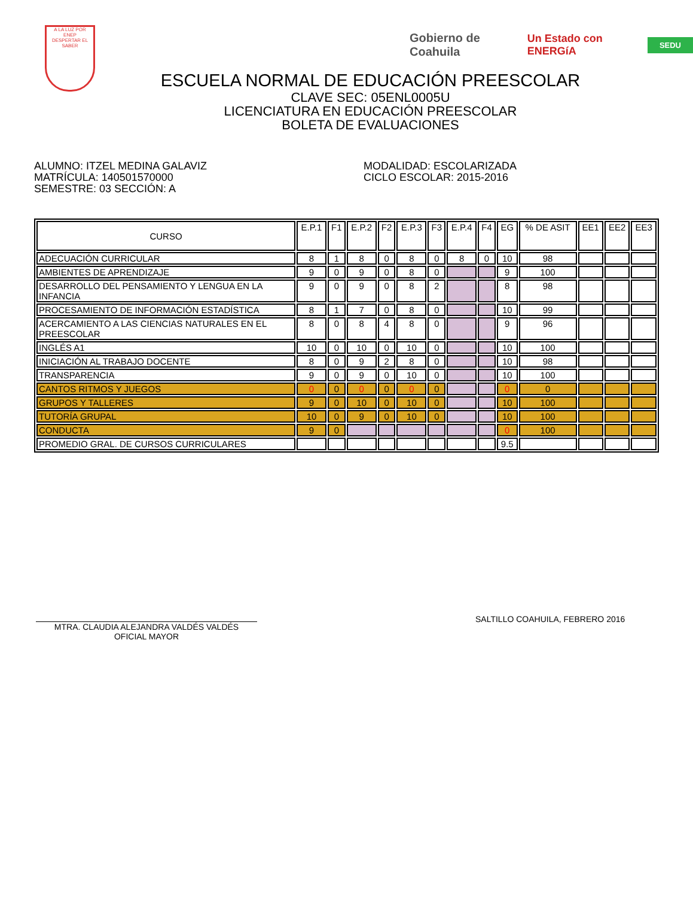A LA LUZ POR
ENEP
DESPERTAR EL SABER
Gobierno de Coahuila Un Estado con ENERGíA SEDU
ESCUELA NORMAL DE EDUCACIÓN PREESCOLAR
CLAVE SEC: 05ENL0005U
LICENCIATURA EN EDUCACIÓN PREESCOLAR
BOLETA DE EVALUACIONES
ALUMNO: ITZEL MEDINA GALAVIZ
MATRÍCULA: 140501570000
SEMESTRE: 03 SECCIÓN: A
MODALIDAD: ESCOLARIZADA
CICLO ESCOLAR: 2015-2016
| CURSO | E.P.1 | F1 | E.P.2 | F2 | E.P.3 | F3 | E.P.4 | F4 | EG | % DE ASIT | EE1 | EE2 | EE3 |
| --- | --- | --- | --- | --- | --- | --- | --- | --- | --- | --- | --- | --- | --- |
| ADECUACIÓN CURRICULAR | 8 | 1 | 8 | 0 | 8 | 0 | 8 | 0 | 10 | 98 | | | |
| AMBIENTES DE APRENDIZAJE | 9 | 0 | 9 | 0 | 8 | 0 | | | 9 | 100 | | | |
| DESARROLLO DEL PENSAMIENTO Y LENGUA EN LA INFANCIA | 9 | 0 | 9 | 0 | 8 | 2 | | | 8 | 98 | | | |
| PROCESAMIENTO DE INFORMACIÓN ESTADÍSTICA | 8 | 1 | 7 | 0 | 8 | 0 | | | 10 | 99 | | | |
| ACERCAMIENTO A LAS CIENCIAS NATURALES EN EL PREESCOLAR | 8 | 0 | 8 | 4 | 8 | 0 | | | 9 | 96 | | | |
| INGLÉS A1 | 10 | 0 | 10 | 0 | 10 | 0 | | | 10 | 100 | | | |
| INICIACIÓN AL TRABAJO DOCENTE | 8 | 0 | 9 | 2 | 8 | 0 | | | 10 | 98 | | | |
| TRANSPARENCIA | 9 | 0 | 9 | 0 | 10 | 0 | | | 10 | 100 | | | |
| CANTOS RITMOS Y JUEGOS | 0 | 0 | 0 | 0 | 0 | 0 | | | 0 | 0 | | | |
| GRUPOS Y TALLERES | 9 | 0 | 10 | 0 | 10 | 0 | | | 10 | 100 | | | |
| TUTORÍA GRUPAL | 10 | 0 | 9 | 0 | 10 | 0 | | | 10 | 100 | | | |
| CONDUCTA | 9 | 0 | | | | | | | 0 | 100 | | | |
| PROMEDIO GRAL. DE CURSOS CURRICULARES | | | | | | | | | 9.5 | | | | |
MTRA. CLAUDIA ALEJANDRA VALDÉS VALDÉS
OFICIAL MAYOR
SALTILLO COAHUILA, FEBRERO 2016